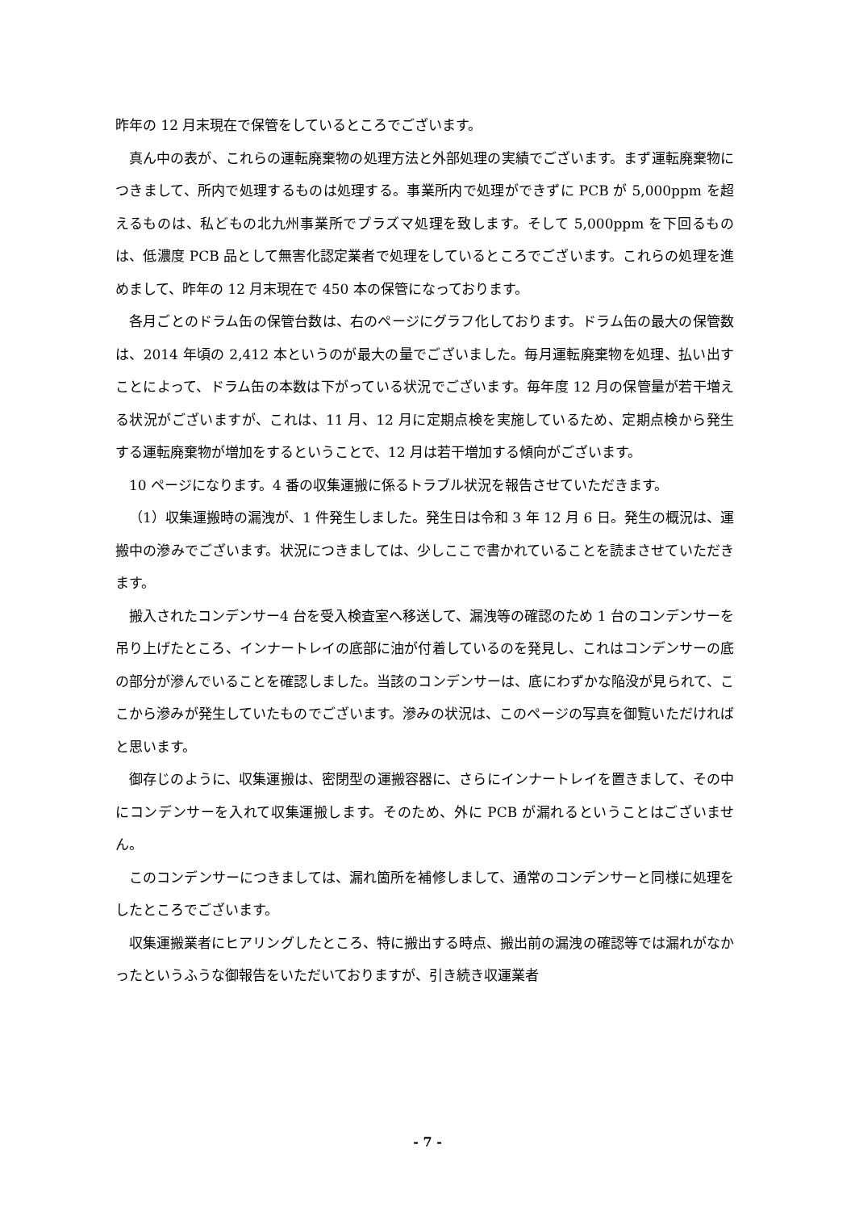昨年の 12 月末現在で保管をしているところでございます。
真ん中の表が、これらの運転廃棄物の処理方法と外部処理の実績でございます。まず運転廃棄物につきまして、所内で処理するものは処理する。事業所内で処理ができずに PCB が 5,000ppm を超えるものは、私どもの北九州事業所でプラズマ処理を致します。そして 5,000ppm を下回るものは、低濃度 PCB 品として無害化認定業者で処理をしているところでございます。これらの処理を進めまして、昨年の 12 月末現在で 450 本の保管になっております。
各月ごとのドラム缶の保管台数は、右のページにグラフ化しております。ドラム缶の最大の保管数は、2014 年頃の 2,412 本というのが最大の量でございました。毎月運転廃棄物を処理、払い出すことによって、ドラム缶の本数は下がっている状況でございます。毎年度 12 月の保管量が若干増える状況がございますが、これは、11 月、12 月に定期点検を実施しているため、定期点検から発生する運転廃棄物が増加をするということで、12 月は若干増加する傾向がございます。
10 ページになります。4 番の収集運搬に係るトラブル状況を報告させていただきます。
（1）収集運搬時の漏洩が、1 件発生しました。発生日は令和 3 年 12 月 6 日。発生の概況は、運搬中の滲みでございます。状況につきましては、少しここで書かれていることを読まさせていただきます。
搬入されたコンデンサー4 台を受入検査室へ移送して、漏洩等の確認のため 1 台のコンデンサーを吊り上げたところ、インナートレイの底部に油が付着しているのを発見し、これはコンデンサーの底の部分が滲んでいることを確認しました。当該のコンデンサーは、底にわずかな陥没が見られて、ここから滲みが発生していたものでございます。滲みの状況は、このページの写真を御覧いただければと思います。
御存じのように、収集運搬は、密閉型の運搬容器に、さらにインナートレイを置きまして、その中にコンデンサーを入れて収集運搬します。そのため、外に PCB が漏れるということはございません。
このコンデンサーにつきましては、漏れ箇所を補修しまして、通常のコンデンサーと同様に処理をしたところでございます。
収集運搬業者にヒアリングしたところ、特に搬出する時点、搬出前の漏洩の確認等では漏れがなかったというふうな御報告をいただいておりますが、引き続き収運業者
- 7 -